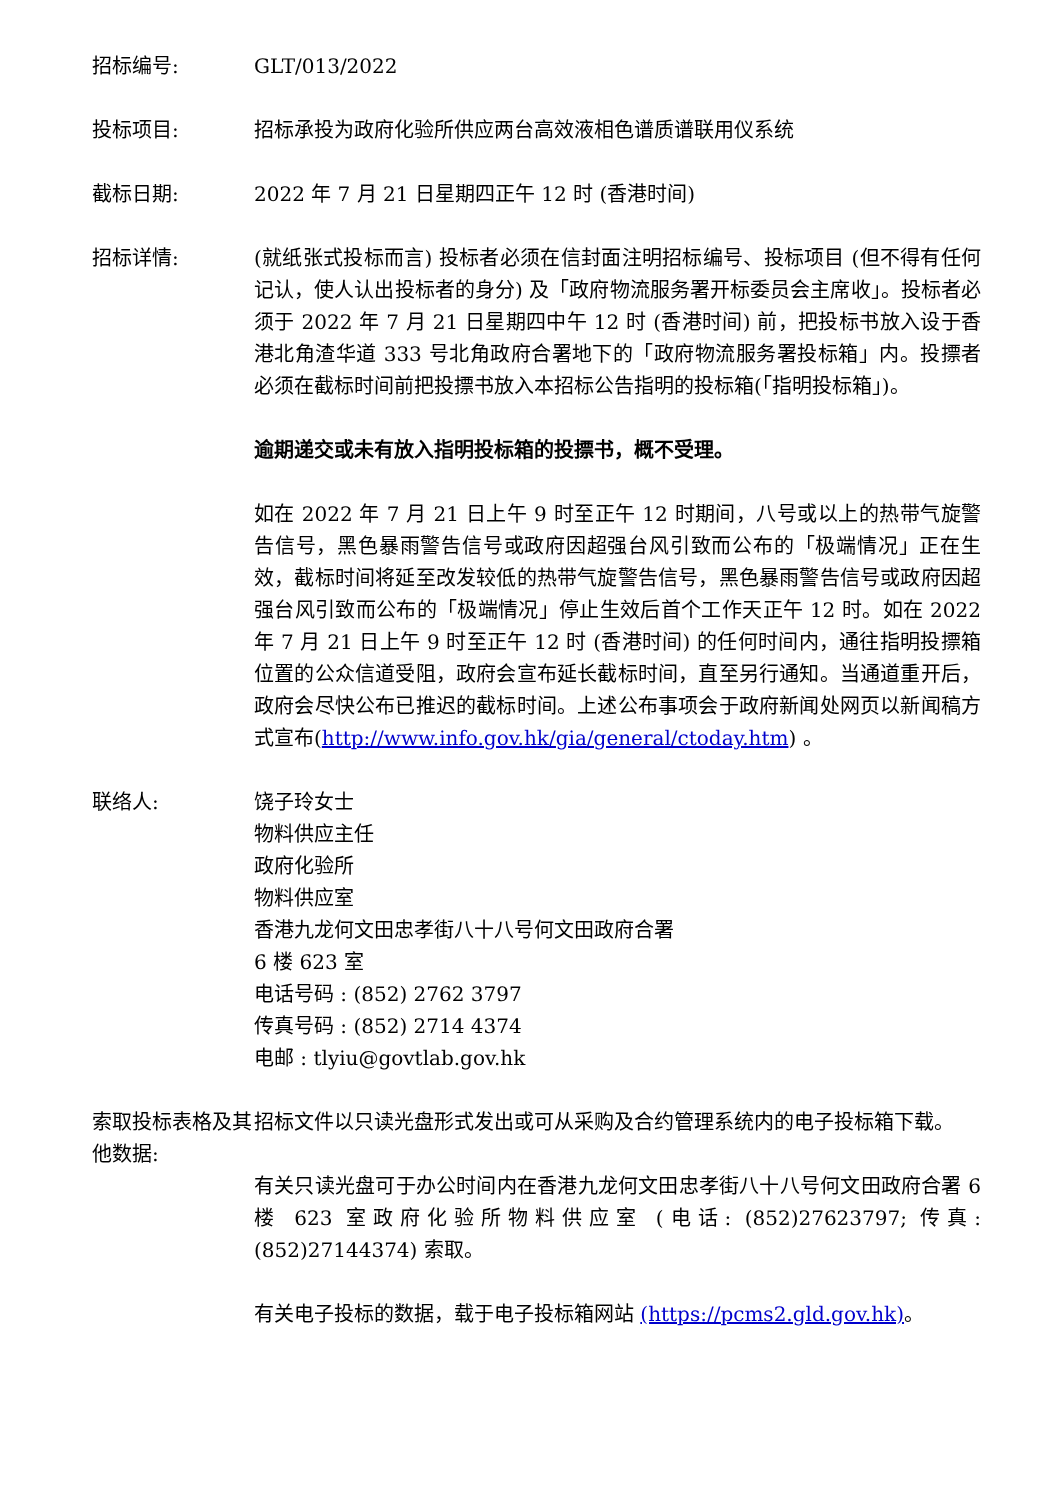招标编号: GLT/013/2022
投标项目: 招标承投为政府化验所供应两台高效液相色谱质谱联用仪系统
截标日期: 2022 年 7 月 21 日星期四正午 12 时 (香港时间)
招标详情: (就纸张式投标而言) 投标者必须在信封面注明招标编号、投标项目 (但不得有任何记认，使人认出投标者的身分) 及「政府物流服务署开标委员会主席收」。投标者必须于 2022 年 7 月 21 日星期四中午 12 时 (香港时间) 前，把投标书放入设于香港北角渣华道 333 号北角政府合署地下的「政府物流服务署投标箱」内。投摽者必须在截标时间前把投摽书放入本招标公告指明的投标箱(「指明投标箱」)。
逾期递交或未有放入指明投标箱的投摽书，概不受理。
如在 2022 年 7 月 21 日上午 9 时至正午 12 时期间，八号或以上的热带气旋警告信号，黑色暴雨警告信号或政府因超强台风引致而公布的「极端情况」正在生效，截标时间将延至改发较低的热带气旋警告信号，黑色暴雨警告信号或政府因超强台风引致而公布的「极端情况」停止生效后首个工作天正午 12 时。如在 2022 年 7 月 21 日上午 9 时至正午 12 时 (香港时间) 的任何时间内，通往指明投摽箱位置的公众信道受阻，政府会宣布延长截标时间，直至另行通知。当通道重开后，政府会尽快公布已推迟的截标时间。上述公布事项会于政府新闻处网页以新闻稿方式宣布(http://www.info.gov.hk/gia/general/ctoday.htm) 。
联络人: 饶子玲女士
物料供应主任
政府化验所
物料供应室
香港九龙何文田忠孝街八十八号何文田政府合署
6 楼 623 室
电话号码 : (852) 2762 3797
传真号码 : (852) 2714 4374
电邮 : tlyiu@govtlab.gov.hk
索取投标表格及其他数据:
招标文件以只读光盘形式发出或可从采购及合约管理系统内的电子投标箱下载。
有关只读光盘可于办公时间内在香港九龙何文田忠孝街八十八号何文田政府合署 6 楼 623 室政府化验所物料供应室 (电话: (852)27623797; 传真: (852)27144374) 索取。
有关电子投标的数据，载于电子投标箱网站 (https://pcms2.gld.gov.hk)。